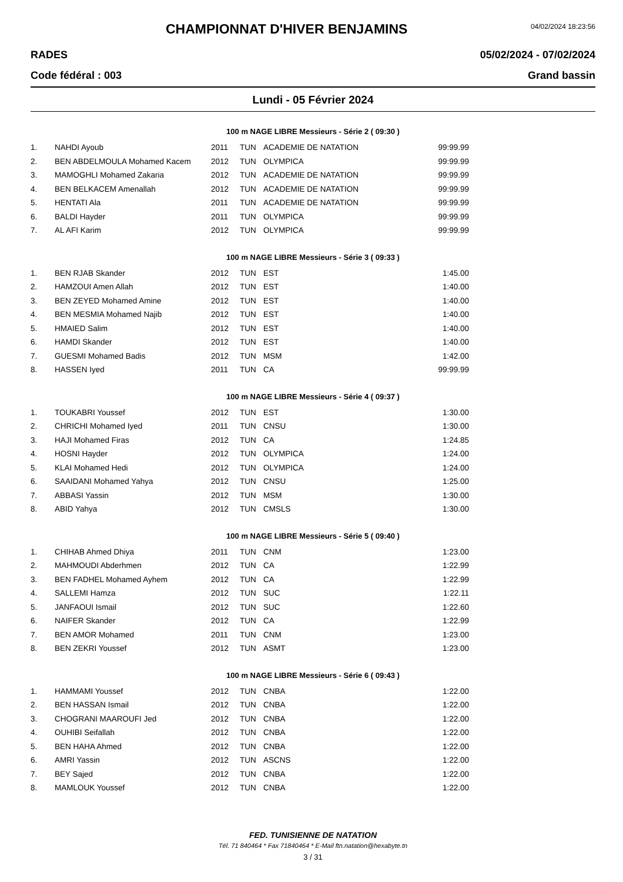CHAMPIONNAT D'HIVER BENJAMINS
04/02/2024 18:23:56
RADES 05/02/2024 - 07/02/2024
Code fédéral : 003 Grand bassin
Lundi - 05 Février 2024
100 m NAGE LIBRE Messieurs - Série 2 ( 09:30 )
| 1. | NAHDI Ayoub | 2011 | TUN | ACADEMIE DE NATATION | 99:99.99 |
| 2. | BEN ABDELMOULA Mohamed Kacem | 2012 | TUN | OLYMPICA | 99:99.99 |
| 3. | MAMOGHLI Mohamed Zakaria | 2012 | TUN | ACADEMIE DE NATATION | 99:99.99 |
| 4. | BEN BELKACEM Amenallah | 2012 | TUN | ACADEMIE DE NATATION | 99:99.99 |
| 5. | HENTATI Ala | 2011 | TUN | ACADEMIE DE NATATION | 99:99.99 |
| 6. | BALDI Hayder | 2011 | TUN | OLYMPICA | 99:99.99 |
| 7. | AL AFI Karim | 2012 | TUN | OLYMPICA | 99:99.99 |
100 m NAGE LIBRE Messieurs - Série 3 ( 09:33 )
| 1. | BEN RJAB Skander | 2012 | TUN | EST | 1:45.00 |
| 2. | HAMZOUI Amen Allah | 2012 | TUN | EST | 1:40.00 |
| 3. | BEN ZEYED Mohamed Amine | 2012 | TUN | EST | 1:40.00 |
| 4. | BEN MESMIA Mohamed Najib | 2012 | TUN | EST | 1:40.00 |
| 5. | HMAIED Salim | 2012 | TUN | EST | 1:40.00 |
| 6. | HAMDI Skander | 2012 | TUN | EST | 1:40.00 |
| 7. | GUESMI Mohamed Badis | 2012 | TUN | MSM | 1:42.00 |
| 8. | HASSEN Iyed | 2011 | TUN | CA | 99:99.99 |
100 m NAGE LIBRE Messieurs - Série 4 ( 09:37 )
| 1. | TOUKABRI Youssef | 2012 | TUN | EST | 1:30.00 |
| 2. | CHRICHI Mohamed Iyed | 2011 | TUN | CNSU | 1:30.00 |
| 3. | HAJI Mohamed Firas | 2012 | TUN | CA | 1:24.85 |
| 4. | HOSNI Hayder | 2012 | TUN | OLYMPICA | 1:24.00 |
| 5. | KLAI Mohamed Hedi | 2012 | TUN | OLYMPICA | 1:24.00 |
| 6. | SAAIDANI Mohamed Yahya | 2012 | TUN | CNSU | 1:25.00 |
| 7. | ABBASI Yassin | 2012 | TUN | MSM | 1:30.00 |
| 8. | ABID Yahya | 2012 | TUN | CMSLS | 1:30.00 |
100 m NAGE LIBRE Messieurs - Série 5 ( 09:40 )
| 1. | CHIHAB Ahmed Dhiya | 2011 | TUN | CNM | 1:23.00 |
| 2. | MAHMOUDI Abderhmen | 2012 | TUN | CA | 1:22.99 |
| 3. | BEN FADHEL Mohamed Ayhem | 2012 | TUN | CA | 1:22.99 |
| 4. | SALLEMI Hamza | 2012 | TUN | SUC | 1:22.11 |
| 5. | JANFAOUI Ismail | 2012 | TUN | SUC | 1:22.60 |
| 6. | NAIFER Skander | 2012 | TUN | CA | 1:22.99 |
| 7. | BEN AMOR Mohamed | 2011 | TUN | CNM | 1:23.00 |
| 8. | BEN ZEKRI Youssef | 2012 | TUN | ASMT | 1:23.00 |
100 m NAGE LIBRE Messieurs - Série 6 ( 09:43 )
| 1. | HAMMAMI Youssef | 2012 | TUN | CNBA | 1:22.00 |
| 2. | BEN HASSAN Ismail | 2012 | TUN | CNBA | 1:22.00 |
| 3. | CHOGRANI MAAROUFI Jed | 2012 | TUN | CNBA | 1:22.00 |
| 4. | OUHIBI Seifallah | 2012 | TUN | CNBA | 1:22.00 |
| 5. | BEN HAHA Ahmed | 2012 | TUN | CNBA | 1:22.00 |
| 6. | AMRI Yassin | 2012 | TUN | ASCNS | 1:22.00 |
| 7. | BEY Sajed | 2012 | TUN | CNBA | 1:22.00 |
| 8. | MAMLOUK Youssef | 2012 | TUN | CNBA | 1:22.00 |
FED. TUNISIENNE DE NATATION
Tél. 71 840464 * Fax 71840464 * E-Mail ftn.natation@hexabyte.tn
3 / 31